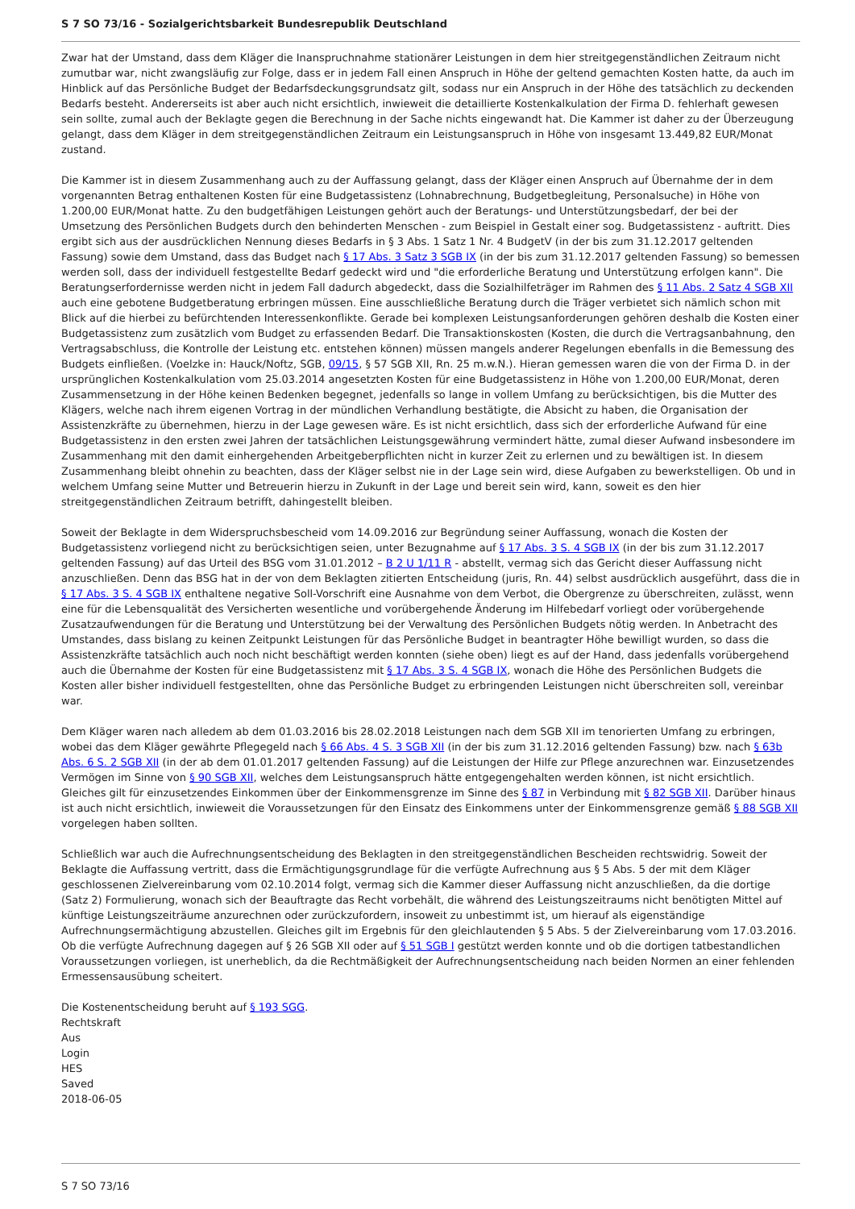S 7 SO 73/16 - Sozialgerichtsbarkeit Bundesrepublik Deutschland
Zwar hat der Umstand, dass dem Kläger die Inanspruchnahme stationärer Leistungen in dem hier streitgegenständlichen Zeitraum nicht zumutbar war, nicht zwangsläufig zur Folge, dass er in jedem Fall einen Anspruch in Höhe der geltend gemachten Kosten hatte, da auch im Hinblick auf das Persönliche Budget der Bedarfsdeckungsgrundsatz gilt, sodass nur ein Anspruch in der Höhe des tatsächlich zu deckenden Bedarfs besteht. Andererseits ist aber auch nicht ersichtlich, inwieweit die detaillierte Kostenkalkulation der Firma D. fehlerhaft gewesen sein sollte, zumal auch der Beklagte gegen die Berechnung in der Sache nichts eingewandt hat. Die Kammer ist daher zu der Überzeugung gelangt, dass dem Kläger in dem streitgegenständlichen Zeitraum ein Leistungsanspruch in Höhe von insgesamt 13.449,82 EUR/Monat zustand.
Die Kammer ist in diesem Zusammenhang auch zu der Auffassung gelangt, dass der Kläger einen Anspruch auf Übernahme der in dem vorgenannten Betrag enthaltenen Kosten für eine Budgetassistenz (Lohnabrechnung, Budgetbegleitung, Personalsuche) in Höhe von 1.200,00 EUR/Monat hatte. Zu den budgetfähigen Leistungen gehört auch der Beratungs- und Unterstützungsbedarf, der bei der Umsetzung des Persönlichen Budgets durch den behinderten Menschen - zum Beispiel in Gestalt einer sog. Budgetassistenz - auftritt. Dies ergibt sich aus der ausdrücklichen Nennung dieses Bedarfs in § 3 Abs. 1 Satz 1 Nr. 4 BudgetV (in der bis zum 31.12.2017 geltenden Fassung) sowie dem Umstand, dass das Budget nach § 17 Abs. 3 Satz 3 SGB IX (in der bis zum 31.12.2017 geltenden Fassung) so bemessen werden soll, dass der individuell festgestellte Bedarf gedeckt wird und "die erforderliche Beratung und Unterstützung erfolgen kann". Die Beratungserfordernisse werden nicht in jedem Fall dadurch abgedeckt, dass die Sozialhilfeträger im Rahmen des § 11 Abs. 2 Satz 4 SGB XII auch eine gebotene Budgetberatung erbringen müssen. Eine ausschließliche Beratung durch die Träger verbietet sich nämlich schon mit Blick auf die hierbei zu befürchtenden Interessenkonflikte. Gerade bei komplexen Leistungsanforderungen gehören deshalb die Kosten einer Budgetassistenz zum zusätzlich vom Budget zu erfassenden Bedarf. Die Transaktionskosten (Kosten, die durch die Vertragsanbahnung, den Vertragsabschluss, die Kontrolle der Leistung etc. entstehen können) müssen mangels anderer Regelungen ebenfalls in die Bemessung des Budgets einfließen. (Voelzke in: Hauck/Noftz, SGB, 09/15, § 57 SGB XII, Rn. 25 m.w.N.). Hieran gemessen waren die von der Firma D. in der ursprünglichen Kostenkalkulation vom 25.03.2014 angesetzten Kosten für eine Budgetassistenz in Höhe von 1.200,00 EUR/Monat, deren Zusammensetzung in der Höhe keinen Bedenken begegnet, jedenfalls so lange in vollem Umfang zu berücksichtigen, bis die Mutter des Klägers, welche nach ihrem eigenen Vortrag in der mündlichen Verhandlung bestätigte, die Absicht zu haben, die Organisation der Assistenzkräfte zu übernehmen, hierzu in der Lage gewesen wäre. Es ist nicht ersichtlich, dass sich der erforderliche Aufwand für eine Budgetassistenz in den ersten zwei Jahren der tatsächlichen Leistungsgewährung vermindert hätte, zumal dieser Aufwand insbesondere im Zusammenhang mit den damit einhergehenden Arbeitgeberpflichten nicht in kurzer Zeit zu erlernen und zu bewältigen ist. In diesem Zusammenhang bleibt ohnehin zu beachten, dass der Kläger selbst nie in der Lage sein wird, diese Aufgaben zu bewerkstelligen. Ob und in welchem Umfang seine Mutter und Betreuerin hierzu in Zukunft in der Lage und bereit sein wird, kann, soweit es den hier streitgegenständlichen Zeitraum betrifft, dahingestellt bleiben.
Soweit der Beklagte in dem Widerspruchsbescheid vom 14.09.2016 zur Begründung seiner Auffassung, wonach die Kosten der Budgetassistenz vorliegend nicht zu berücksichtigen seien, unter Bezugnahme auf § 17 Abs. 3 S. 4 SGB IX (in der bis zum 31.12.2017 geltenden Fassung) auf das Urteil des BSG vom 31.01.2012 – B 2 U 1/11 R - abstellt, vermag sich das Gericht dieser Auffassung nicht anzuschließen. Denn das BSG hat in der von dem Beklagten zitierten Entscheidung (juris, Rn. 44) selbst ausdrücklich ausgeführt, dass die in § 17 Abs. 3 S. 4 SGB IX enthaltene negative Soll-Vorschrift eine Ausnahme von dem Verbot, die Obergrenze zu überschreiten, zulässt, wenn eine für die Lebensqualität des Versicherten wesentliche und vorübergehende Änderung im Hilfebedarf vorliegt oder vorübergehende Zusatzaufwendungen für die Beratung und Unterstützung bei der Verwaltung des Persönlichen Budgets nötig werden. In Anbetracht des Umstandes, dass bislang zu keinen Zeitpunkt Leistungen für das Persönliche Budget in beantragter Höhe bewilligt wurden, so dass die Assistenzkräfte tatsächlich auch noch nicht beschäftigt werden konnten (siehe oben) liegt es auf der Hand, dass jedenfalls vorübergehend auch die Übernahme der Kosten für eine Budgetassistenz mit § 17 Abs. 3 S. 4 SGB IX, wonach die Höhe des Persönlichen Budgets die Kosten aller bisher individuell festgestellten, ohne das Persönliche Budget zu erbringenden Leistungen nicht überschreiten soll, vereinbar war.
Dem Kläger waren nach alledem ab dem 01.03.2016 bis 28.02.2018 Leistungen nach dem SGB XII im tenorierten Umfang zu erbringen, wobei das dem Kläger gewährte Pflegegeld nach § 66 Abs. 4 S. 3 SGB XII (in der bis zum 31.12.2016 geltenden Fassung) bzw. nach § 63b Abs. 6 S. 2 SGB XII (in der ab dem 01.01.2017 geltenden Fassung) auf die Leistungen der Hilfe zur Pflege anzurechnen war. Einzusetzendes Vermögen im Sinne von § 90 SGB XII, welches dem Leistungsanspruch hätte entgegengehalten werden können, ist nicht ersichtlich. Gleiches gilt für einzusetzendes Einkommen über der Einkommensgrenze im Sinne des § 87 in Verbindung mit § 82 SGB XII. Darüber hinaus ist auch nicht ersichtlich, inwieweit die Voraussetzungen für den Einsatz des Einkommens unter der Einkommensgrenze gemäß § 88 SGB XII vorgelegen haben sollten.
Schließlich war auch die Aufrechnungsentscheidung des Beklagten in den streitgegenständlichen Bescheiden rechtswidrig. Soweit der Beklagte die Auffassung vertritt, dass die Ermächtigungsgrundlage für die verfügte Aufrechnung aus § 5 Abs. 5 der mit dem Kläger geschlossenen Zielvereinbarung vom 02.10.2014 folgt, vermag sich die Kammer dieser Auffassung nicht anzuschließen, da die dortige (Satz 2) Formulierung, wonach sich der Beauftragte das Recht vorbehält, die während des Leistungszeitraums nicht benötigten Mittel auf künftige Leistungszeiträume anzurechnen oder zurückzufordern, insoweit zu unbestimmt ist, um hierauf als eigenständige Aufrechnungsermächtigung abzustellen. Gleiches gilt im Ergebnis für den gleichlautenden § 5 Abs. 5 der Zielvereinbarung vom 17.03.2016. Ob die verfügte Aufrechnung dagegen auf § 26 SGB XII oder auf § 51 SGB I gestützt werden konnte und ob die dortigen tatbestandlichen Voraussetzungen vorliegen, ist unerheblich, da die Rechtmäßigkeit der Aufrechnungsentscheidung nach beiden Normen an einer fehlenden Ermessensausübung scheitert.
Die Kostenentscheidung beruht auf § 193 SGG.
Rechtskraft
Aus
Login
HES
Saved
2018-06-05
S 7 SO 73/16